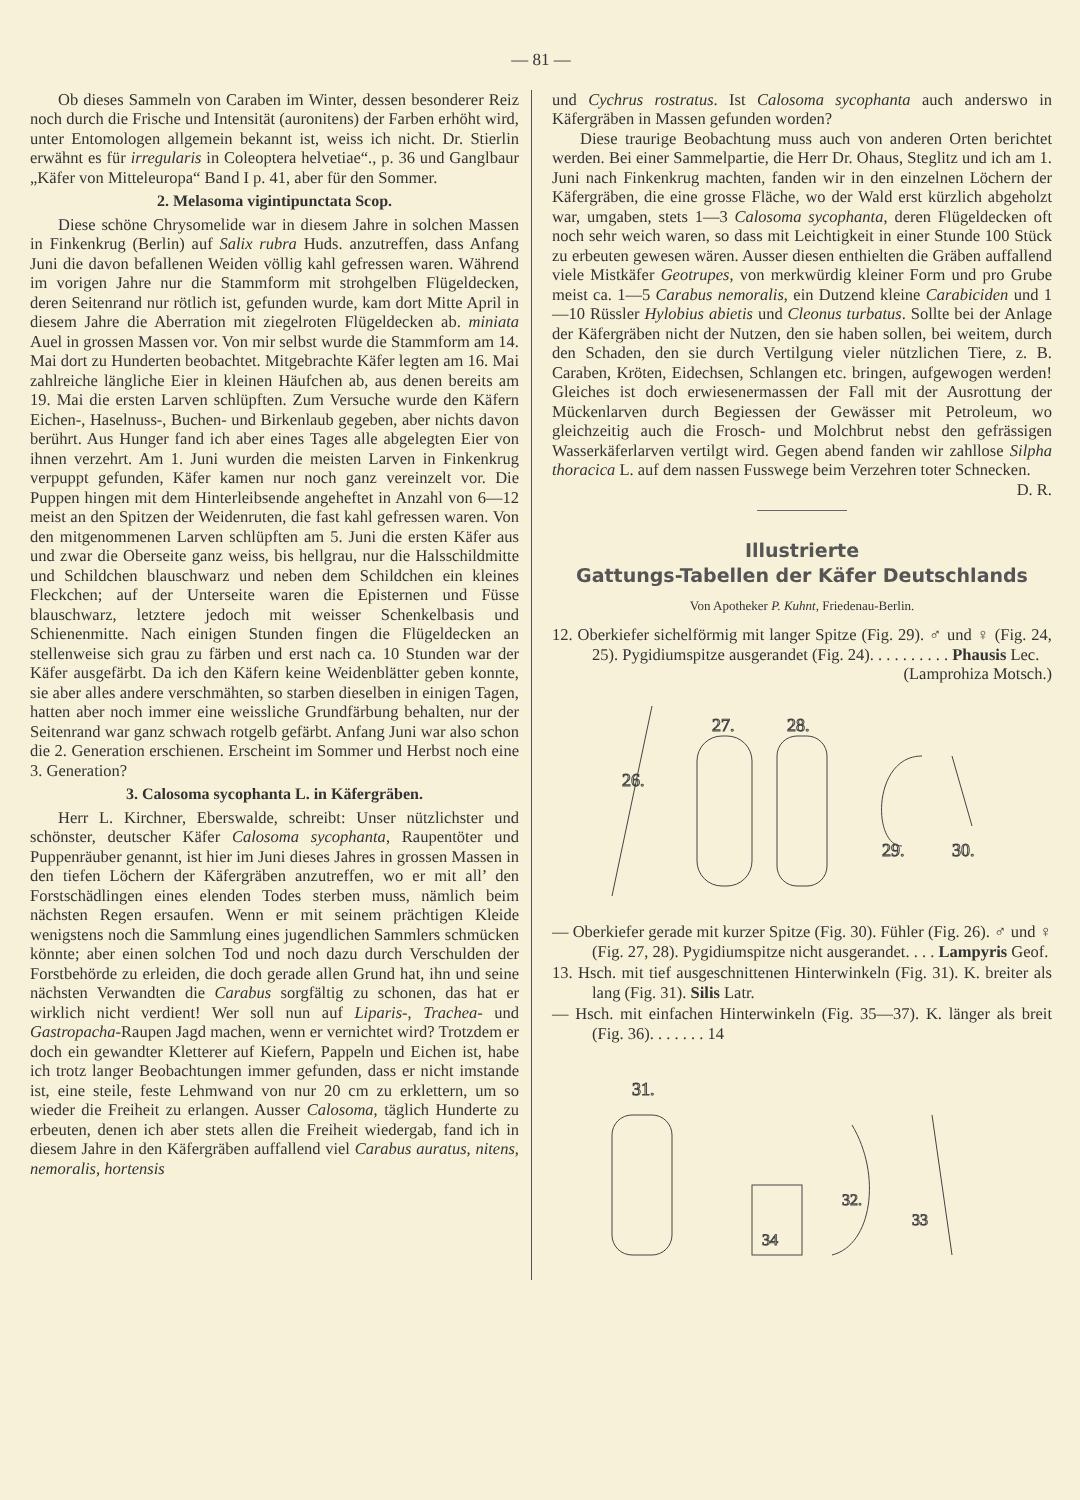— 81 —
Ob dieses Sammeln von Caraben im Winter, dessen besonderer Reiz noch durch die Frische und Intensität (auronitens) der Farben erhöht wird, unter Entomologen allgemein bekannt ist, weiss ich nicht. Dr. Stierlin erwähnt es für irregularis in Coleoptera helvetiae“., p. 36 und Ganglbaur „Käfer von Mitteleuropa“ Band I p. 41, aber für den Sommer.
2. Melasoma vigintipunctata Scop.
Diese schöne Chrysomelide war in diesem Jahre in solchen Massen in Finkenkrug (Berlin) auf Salix rubra Huds. anzutreffen, dass Anfang Juni die davon befallenen Weiden völlig kahl gefressen waren. Während im vorigen Jahre nur die Stammform mit strohgelben Flügeldecken, deren Seitenrand nur rötlich ist, gefunden wurde, kam dort Mitte April in diesem Jahre die Aberration mit ziegelroten Flügeldecken ab. miniata Auel in grossen Massen vor. Von mir selbst wurde die Stammform am 14. Mai dort zu Hunderten beobachtet. Mitgebrachte Käfer legten am 16. Mai zahlreiche längliche Eier in kleinen Häufchen ab, aus denen bereits am 19. Mai die ersten Larven schlüpften. Zum Versuche wurde den Käfern Eichen-, Haselnuss-, Buchen- und Birkenlaub gegeben, aber nichts davon berührt. Aus Hunger fand ich aber eines Tages alle abgelegten Eier von ihnen verzehrt. Am 1. Juni wurden die meisten Larven in Finkenkrug verpuppt gefunden, Käfer kamen nur noch ganz vereinzelt vor. Die Puppen hingen mit dem Hinterleibsende angeheftet in Anzahl von 6—12 meist an den Spitzen der Weidenruten, die fast kahl gefressen waren. Von den mitgenommenen Larven schlüpften am 5. Juni die ersten Käfer aus und zwar die Oberseite ganz weiss, bis hellgrau, nur die Halsschildmitte und Schildchen blauschwarz und neben dem Schildchen ein kleines Fleckchen; auf der Unterseite waren die Episternen und Füsse blauschwarz, letztere jedoch mit weisser Schenkelbasis und Schienenmitte. Nach einigen Stunden fingen die Flügeldecken an stellenweise sich grau zu färben und erst nach ca. 10 Stunden war der Käfer ausgefärbt. Da ich den Käfern keine Weidenblätter geben konnte, sie aber alles andere verschmähten, so starben dieselben in einigen Tagen, hatten aber noch immer eine weissliche Grundfärbung behalten, nur der Seitenrand war ganz schwach rotgelb gefärbt. Anfang Juni war also schon die 2. Generation erschienen. Erscheint im Sommer und Herbst noch eine 3. Generation?
3. Calosoma sycophanta L. in Käfergräben.
Herr L. Kirchner, Eberswalde, schreibt: Unser nützlichster und schönster, deutscher Käfer Calosoma sycophanta, Raupentöter und Puppenräuber genannt, ist hier im Juni dieses Jahres in grossen Massen in den tiefen Löchern der Käfergräben anzutreffen, wo er mit all’ den Forstschädlingen eines elenden Todes sterben muss, nämlich beim nächsten Regen ersaufen. Wenn er mit seinem prächtigen Kleide wenigstens noch die Sammlung eines jugendlichen Sammlers schmücken könnte; aber einen solchen Tod und noch dazu durch Verschulden der Forstbehörde zu erleiden, die doch gerade allen Grund hat, ihn und seine nächsten Verwandten die Carabus sorgfältig zu schonen, das hat er wirklich nicht verdient! Wer soll nun auf Liparis-, Trachea- und Gastropacha-Raupen Jagd machen, wenn er vernichtet wird? Trotzdem er doch ein gewandter Kletterer auf Kiefern, Pappeln und Eichen ist, habe ich trotz langer Beobachtungen immer gefunden, dass er nicht imstande ist, eine steile, feste Lehmwand von nur 20 cm zu erklettern, um so wieder die Freiheit zu erlangen. Ausser Calosoma, täglich Hunderte zu erbeuten, denen ich aber stets allen die Freiheit wiedergab, fand ich in diesem Jahre in den Käfergräben auffallend viel Carabus auratus, nitens, nemoralis, hortensis
und Cychrus rostratus. Ist Calosoma sycophanta auch anderswo in Käfergräben in Massen gefunden worden?
Diese traurige Beobachtung muss auch von anderen Orten berichtet werden. Bei einer Sammelpartie, die Herr Dr. Ohaus, Steglitz und ich am 1. Juni nach Finkenkrug machten, fanden wir in den einzelnen Löchern der Käfergräben, die eine grosse Fläche, wo der Wald erst kürzlich abgeholzt war, umgaben, stets 1—3 Calosoma sycophanta, deren Flügeldecken oft noch sehr weich waren, so dass mit Leichtigkeit in einer Stunde 100 Stück zu erbeuten gewesen wären. Ausser diesen enthielten die Gräben auffallend viele Mistkäfer Geotrupes, von merkwürdig kleiner Form und pro Grube meist ca. 1—5 Carabus nemoralis, ein Dutzend kleine Carabiciden und 1—10 Rüssler Hylobius abietis und Cleonus turbatus. Sollte bei der Anlage der Käfergräben nicht der Nutzen, den sie haben sollen, bei weitem, durch den Schaden, den sie durch Vertilgung vieler nützlichen Tiere, z. B. Caraben, Kröten, Eidechsen, Schlangen etc. bringen, aufgewogen werden! Gleiches ist doch erwiesenermassen der Fall mit der Ausrottung der Mückenlarven durch Begiessen der Gewässer mit Petroleum, wo gleichzeitig auch die Frosch- und Molchbrut nebst den gefrässigen Wasserkäferlarven vertilgt wird. Gegen abend fanden wir zahllose Silpha thoracica L. auf dem nassen Fusswege beim Verzehren toter Schnecken. D. R.
Illustrierte
Gattungs-Tabellen der Käfer Deutschlands
Von Apotheker P. Kuhnt, Friedenau-Berlin.
12. Oberkiefer sichelförmig mit langer Spitze (Fig. 29). ♂ und ♀ (Fig. 24, 25). Pygidiumspitze ausgerandet (Fig. 24). . . . . . . . . . Phausis Lec.
(Lamprohiza Motsch.)
26.
27.
28.
29.
30.
— Oberkiefer gerade mit kurzer Spitze (Fig. 30). Fühler (Fig. 26). ♂ und ♀ (Fig. 27, 28). Pygidiumspitze nicht ausgerandet. . . . Lampyris Geof.
13. Hsch. mit tief ausgeschnittenen Hinterwinkeln (Fig. 31). K. breiter als lang (Fig. 31). Silis Latr.
— Hsch. mit einfachen Hinterwinkeln (Fig. 35—37). K. länger als breit (Fig. 36). . . . . . . 14
31.
34
32.
33